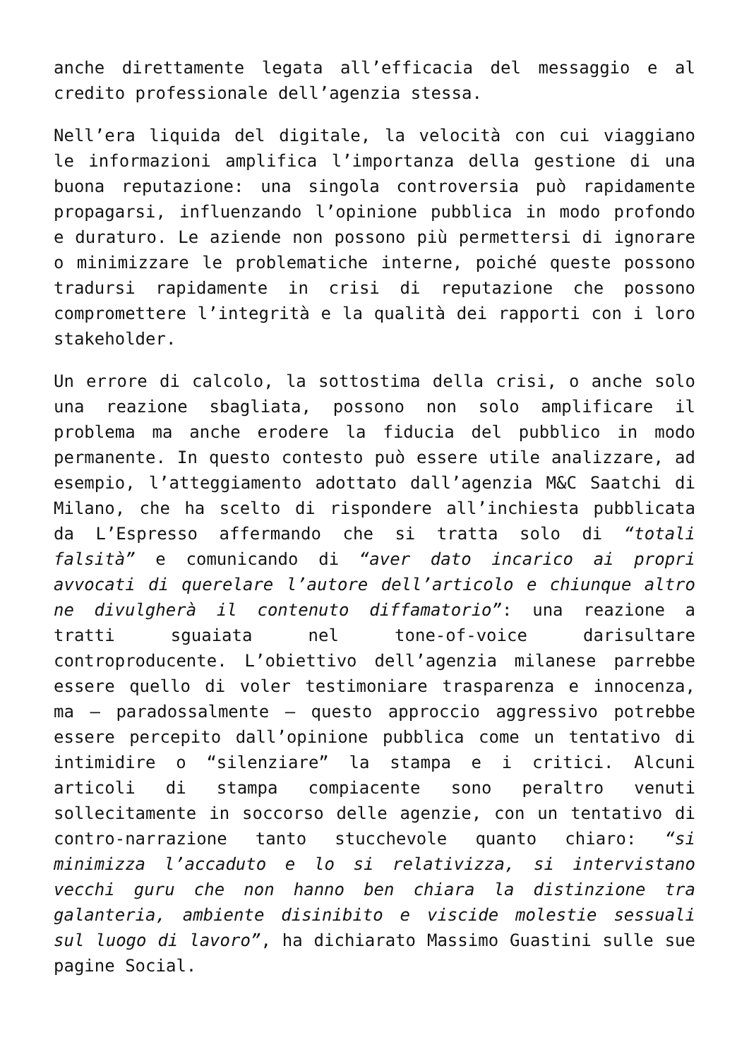anche direttamente legata all’efficacia del messaggio e al credito professionale dell’agenzia stessa.
Nell’era liquida del digitale, la velocità con cui viaggiano le informazioni amplifica l’importanza della gestione di una buona reputazione: una singola controversia può rapidamente propagarsi, influenzando l’opinione pubblica in modo profondo e duraturo. Le aziende non possono più permettersi di ignorare o minimizzare le problematiche interne, poiché queste possono tradursi rapidamente in crisi di reputazione che possono compromettere l’integrità e la qualità dei rapporti con i loro stakeholder.
Un errore di calcolo, la sottostima della crisi, o anche solo una reazione sbagliata, possono non solo amplificare il problema ma anche erodere la fiducia del pubblico in modo permanente. In questo contesto può essere utile analizzare, ad esempio, l’atteggiamento adottato dall’agenzia M&C Saatchi di Milano, che ha scelto di rispondere all’inchiesta pubblicata da L’Espresso affermando che si tratta solo di “totali falsità” e comunicando di “aver dato incarico ai propri avvocati di querelare l’autore dell’articolo e chiunque altro ne divulgherà il contenuto diffamatorio”: una reazione a tratti sguaiata nel tone-of-voice darisultare controproducente. L’obiettivo dell’agenzia milanese parrebbe essere quello di voler testimoniare trasparenza e innocenza, ma – paradossalmente – questo approccio aggressivo potrebbe essere percepito dall’opinione pubblica come un tentativo di intimidire o “silenziare” la stampa e i critici. Alcuni articoli di stampa compiacente sono peraltro venuti sollecitamente in soccorso delle agenzie, con un tentativo di contro-narrazione tanto stucchevole quanto chiaro: “si minimizza l’accaduto e lo si relativizza, si intervistano vecchi guru che non hanno ben chiara la distinzione tra galanteria, ambiente disinibito e viscide molestie sessuali sul luogo di lavoro”, ha dichiarato Massimo Guastini sulle sue pagine Social.